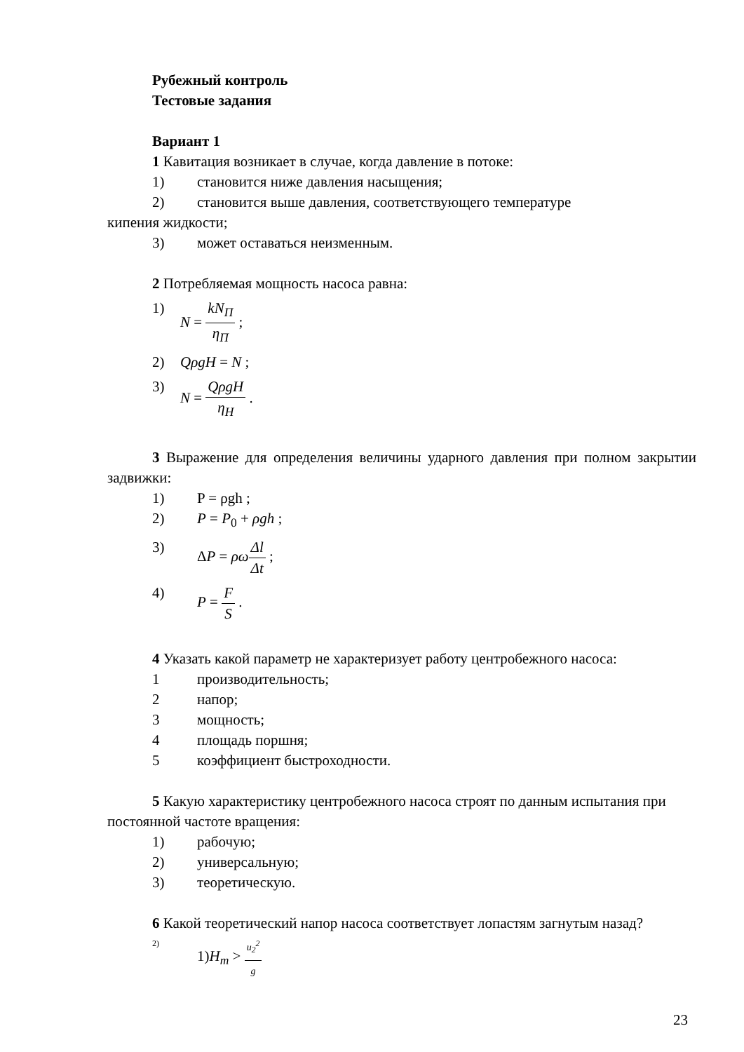Рубежный контроль
Тестовые задания
Вариант 1
1 Кавитация возникает в случае, когда давление в потоке:
1) становится ниже давления насыщения;
2) становится выше давления, соответствующего температуре
кипения жидкости;
3) может оставаться неизменным.
2 Потребляемая мощность насоса равна:
1) N = kN<sub>П</sub> η<sub>П</sub> ;
2) QρgH = N ;
3) N = QρgH η<sub>Н</sub> .
3 Выражение для определения величины ударного давления при полном закрытии задвижки:
1) P = ρgh ;
2) P = P<sub>0</sub> + ρgh ;
3) ΔP = ρω Δl Δt ;
4) P = F S .
4 Указать какой параметр не характеризует работу центробежного насоса:
1 производительность;
2 напор;
3 мощность;
4 площадь поршня;
5 коэффициент быстроходности.
5 Какую характеристику центробежного насоса строят по данным испытания при постоянной частоте вращения:
1) рабочую;
2) универсальную;
3) теоретическую.
6 Какой теоретический напор насоса соответствует лопастям загнутым назад?
2) 1)H<sub>m</sub> > u<sub>2</sub><sup>2</sup> g
23